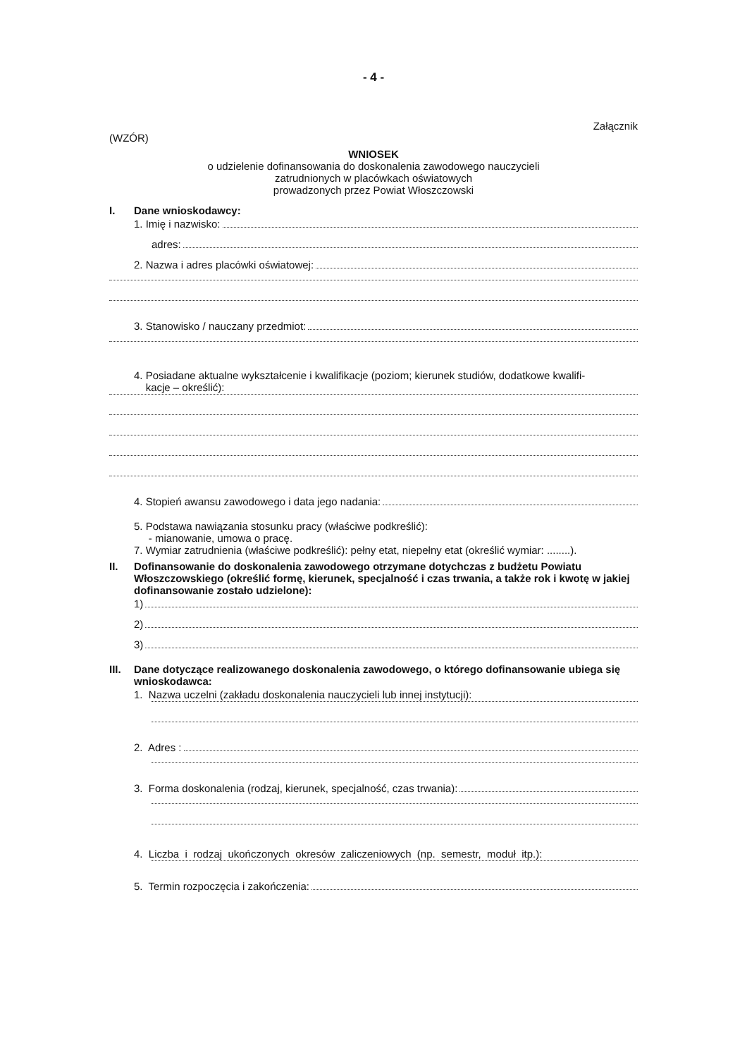- 4 -
Załącznik
(WZÓR)
WNIOSEK
o udzielenie dofinansowania do doskonalenia zawodowego nauczycieli
zatrudnionych w placówkach oświatowych
prowadzonych przez Powiat Włoszczowski
I. Dane wnioskodawcy:
1. Imię i nazwisko:
adres:
2. Nazwa i adres placówki oświatowej:
3. Stanowisko / nauczany przedmiot:
4. Posiadane aktualne wykształcenie i kwalifikacje (poziom; kierunek studiów, dodatkowe kwalifi-
kacje – określić):
4. Stopień awansu zawodowego i data jego nadania:
5. Podstawa nawiązania stosunku pracy (właściwe podkreślić):
- mianowanie, umowa o pracę.
7. Wymiar zatrudnienia (właściwe podkreślić): pełny etat, niepełny etat (określić wymiar: ........).
II. Dofinansowanie do doskonalenia zawodowego otrzymane dotychczas z budżetu Powiatu Włoszczowskiego (określić formę, kierunek, specjalność i czas trwania, a także rok i kwotę w jakiej dofinansowanie zostało udzielone):
1)
2)
3)
III. Dane dotyczące realizowanego doskonalenia zawodowego, o którego dofinansowanie ubiega się wnioskodawca:
1. Nazwa uczelni (zakładu doskonalenia nauczycieli lub innej instytucji):
2. Adres :
3. Forma doskonalenia (rodzaj, kierunek, specjalność, czas trwania):
4. Liczba i rodzaj ukończonych okresów zaliczeniowych (np. semestr, moduł itp.):
5. Termin rozpoczęcia i zakończenia: